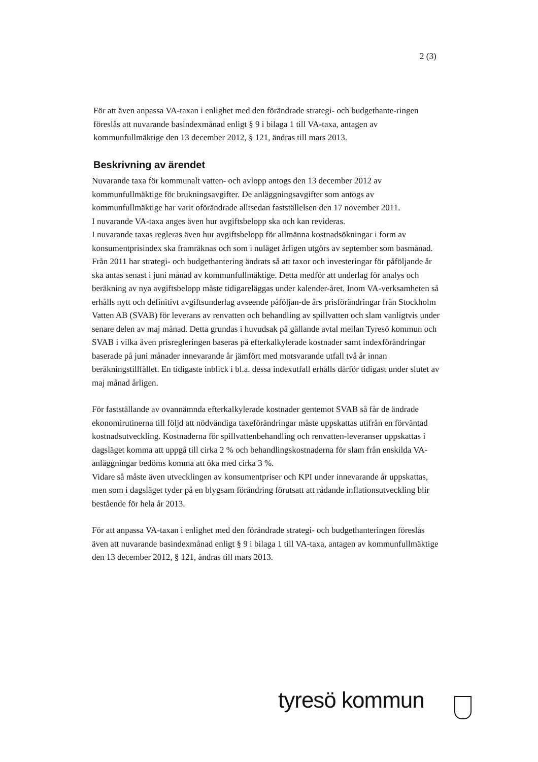2 (3)
För att även anpassa VA-taxan i enlighet med den förändrade strategi- och budgethante-ringen föreslås att nuvarande basindexmånad enligt § 9 i bilaga 1 till VA-taxa, antagen av kommunfullmäktige den 13 december 2012, § 121, ändras till mars 2013.
Beskrivning av ärendet
Nuvarande taxa för kommunalt vatten- och avlopp antogs den 13 december 2012 av kommunfullmäktige för brukningsavgifter. De anläggningsavgifter som antogs av kommunfullmäktige har varit oförändrade alltsedan fastställelsen den 17 november 2011.
I nuvarande VA-taxa anges även hur avgiftsbelopp ska och kan revideras.
I nuvarande taxas regleras även hur avgiftsbelopp för allmänna kostnadsökningar i form av konsumentprisindex ska framräknas och som i nuläget årligen utgörs av september som basmånad. Från 2011 har strategi- och budgethantering ändrats så att taxor och investeringar för påföljande år ska antas senast i juni månad av kommunfullmäktige. Detta medför att underlag för analys och beräkning av nya avgiftsbelopp måste tidigareläggas under kalender-året. Inom VA-verksamheten så erhålls nytt och definitivt avgiftsunderlag avseende påföljan-de års prisförändringar från Stockholm Vatten AB (SVAB) för leverans av renvatten och behandling av spillvatten och slam vanligtvis under senare delen av maj månad. Detta grundas i huvudsak på gällande avtal mellan Tyresö kommun och SVAB i vilka även prisregleringen baseras på efterkalkylerade kostnader samt indexförändringar baserade på juni månader innevarande år jämfört med motsvarande utfall två år innan beräkningstillfället. En tidigaste inblick i bl.a. dessa indexutfall erhålls därför tidigast under slutet av maj månad årligen.
För fastställande av ovannämnda efterkalkylerade kostnader gentemot SVAB så får de ändrade ekonomirutinerna till följd att nödvändiga taxeförändringar måste uppskattas utifrån en förväntad kostnadsutveckling. Kostnaderna för spillvattenbehandling och renvatten-leveranser uppskattas i dagsläget komma att uppgå till cirka 2 % och behandlingskostnaderna för slam från enskilda VA-anläggningar bedöms komma att öka med cirka 3 %.
Vidare så måste även utvecklingen av konsumentpriser och KPI under innevarande år uppskattas, men som i dagsläget tyder på en blygsam förändring förutsatt att rådande inflationsutveckling blir bestående för hela år 2013.
För att anpassa VA-taxan i enlighet med den förändrade strategi- och budgethanteringen föreslås även att nuvarande basindexmånad enligt § 9 i bilaga 1 till VA-taxa, antagen av kommunfullmäktige den 13 december 2012, § 121, ändras till mars 2013.
tyresö kommun